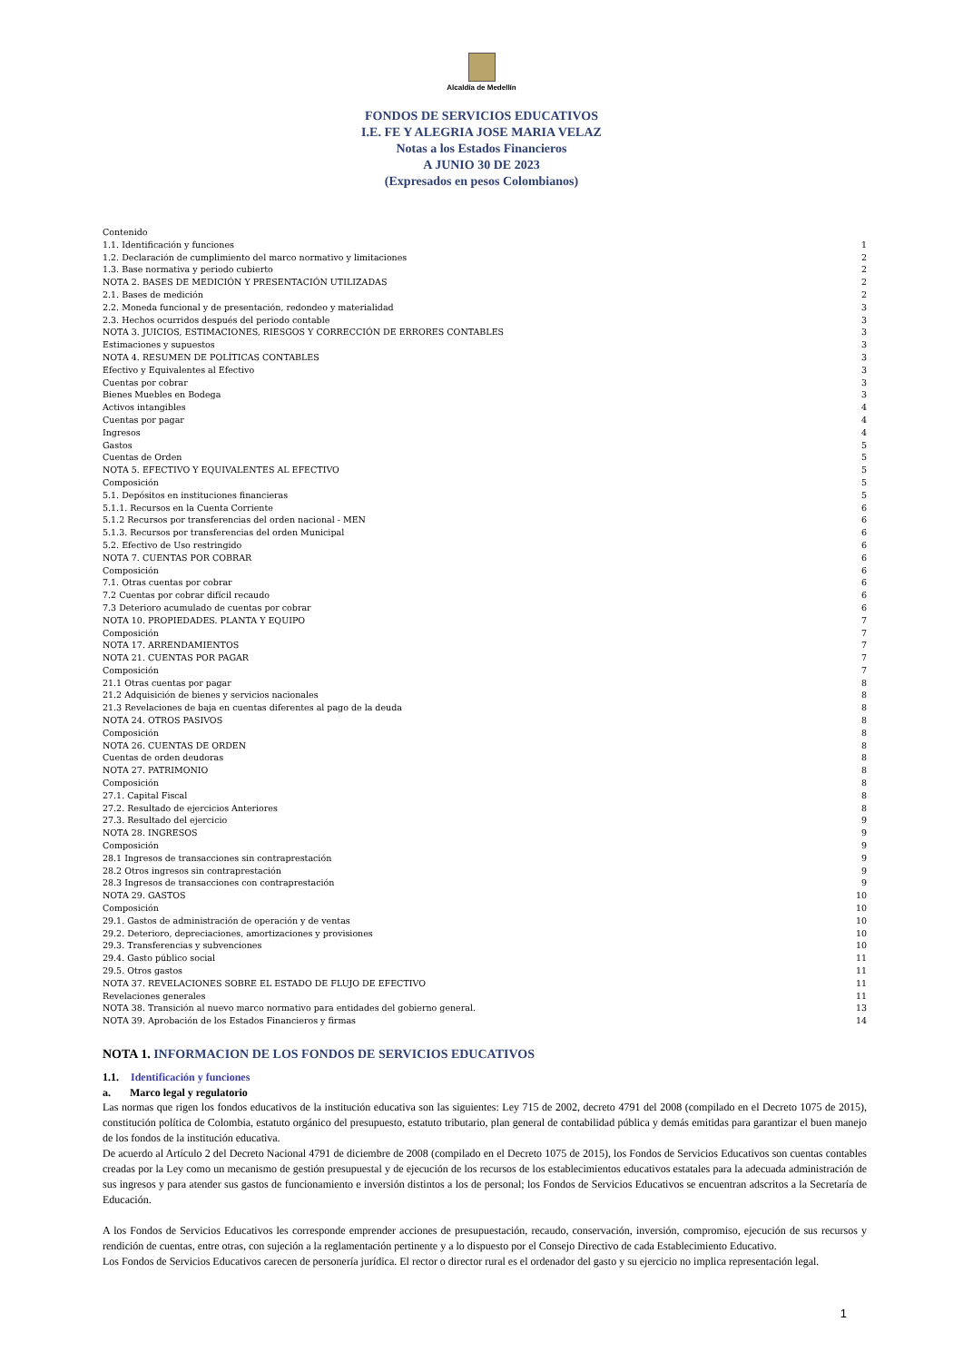Alcaldía de Medellín
FONDOS DE SERVICIOS EDUCATIVOS
I.E. FE Y ALEGRIA JOSE MARIA VELAZ
Notas a los Estados Financieros
A JUNIO 30 DE 2023
(Expresados en pesos Colombianos)
Contenido
1.1. Identificación y funciones 1
1.2. Declaración de cumplimiento del marco normativo y limitaciones 2
1.3. Base normativa y periodo cubierto 2
NOTA 2. BASES DE MEDICIÓN Y PRESENTACIÓN UTILIZADAS 2
2.1. Bases de medición 2
2.2. Moneda funcional y de presentación, redondeo y materialidad 3
2.3. Hechos ocurridos después del periodo contable 3
NOTA 3. JUICIOS, ESTIMACIONES, RIESGOS Y CORRECCIÓN DE ERRORES CONTABLES 3
Estimaciones y supuestos 3
NOTA 4. RESUMEN DE POLÍTICAS CONTABLES 3
Efectivo y Equivalentes al Efectivo 3
Cuentas por cobrar 3
Bienes Muebles en Bodega 3
Activos intangibles 4
Cuentas por pagar 4
Ingresos 4
Gastos 5
Cuentas de Orden 5
NOTA 5. EFECTIVO Y EQUIVALENTES AL EFECTIVO 5
Composición 5
5.1. Depósitos en instituciones financieras 5
5.1.1. Recursos en la Cuenta Corriente 6
5.1.2 Recursos por transferencias del orden nacional - MEN 6
5.1.3. Recursos por transferencias del orden Municipal 6
5.2. Efectivo de Uso restringido 6
NOTA 7. CUENTAS POR COBRAR 6
Composición 6
7.1. Otras cuentas por cobrar 6
7.2 Cuentas por cobrar difícil recaudo 6
7.3 Deterioro acumulado de cuentas por cobrar 6
NOTA 10. PROPIEDADES. PLANTA Y EQUIPO 7
Composición 7
NOTA 17. ARRENDAMIENTOS 7
NOTA 21. CUENTAS POR PAGAR 7
Composición 7
21.1 Otras cuentas por pagar 8
21.2 Adquisición de bienes y servicios nacionales 8
21.3 Revelaciones de baja en cuentas diferentes al pago de la deuda 8
NOTA 24. OTROS PASIVOS 8
Composición 8
NOTA 26. CUENTAS DE ORDEN 8
Cuentas de orden deudoras 8
NOTA 27. PATRIMONIO 8
Composición 8
27.1. Capital Fiscal 8
27.2. Resultado de ejercicios Anteriores 8
27.3. Resultado del ejercicio 9
NOTA 28. INGRESOS 9
Composición 9
28.1 Ingresos de transacciones sin contraprestación 9
28.2 Otros ingresos sin contraprestación 9
28.3 Ingresos de transacciones con contraprestación 9
NOTA 29. GASTOS 10
Composición 10
29.1. Gastos de administración de operación y de ventas 10
29.2. Deterioro, depreciaciones, amortizaciones y provisiones 10
29.3. Transferencias y subvenciones 10
29.4. Gasto público social 11
29.5. Otros gastos 11
NOTA 37. REVELACIONES SOBRE EL ESTADO DE FLUJO DE EFECTIVO 11
Revelaciones generales 11
NOTA 38. Transición al nuevo marco normativo para entidades del gobierno general. 13
NOTA 39. Aprobación de los Estados Financieros y firmas 14
NOTA 1. INFORMACION DE LOS FONDOS DE SERVICIOS EDUCATIVOS
1.1. Identificación y funciones
a. Marco legal y regulatorio
Las normas que rigen los fondos educativos de la institución educativa son las siguientes: Ley 715 de 2002, decreto 4791 del 2008 (compilado en el Decreto 1075 de 2015), constitución política de Colombia, estatuto orgánico del presupuesto, estatuto tributario, plan general de contabilidad pública y demás emitidas para garantizar el buen manejo de los fondos de la institución educativa.
De acuerdo al Artículo 2 del Decreto Nacional 4791 de diciembre de 2008 (compilado en el Decreto 1075 de 2015), los Fondos de Servicios Educativos son cuentas contables creadas por la Ley como un mecanismo de gestión presupuestal y de ejecución de los recursos de los establecimientos educativos estatales para la adecuada administración de sus ingresos y para atender sus gastos de funcionamiento e inversión distintos a los de personal; los Fondos de Servicios Educativos se encuentran adscritos a la Secretaría de Educación.
A los Fondos de Servicios Educativos les corresponde emprender acciones de presupuestación, recaudo, conservación, inversión, compromiso, ejecución de sus recursos y rendición de cuentas, entre otras, con sujeción a la reglamentación pertinente y a lo dispuesto por el Consejo Directivo de cada Establecimiento Educativo.
Los Fondos de Servicios Educativos carecen de personería jurídica. El rector o director rural es el ordenador del gasto y su ejercicio no implica representación legal.
1